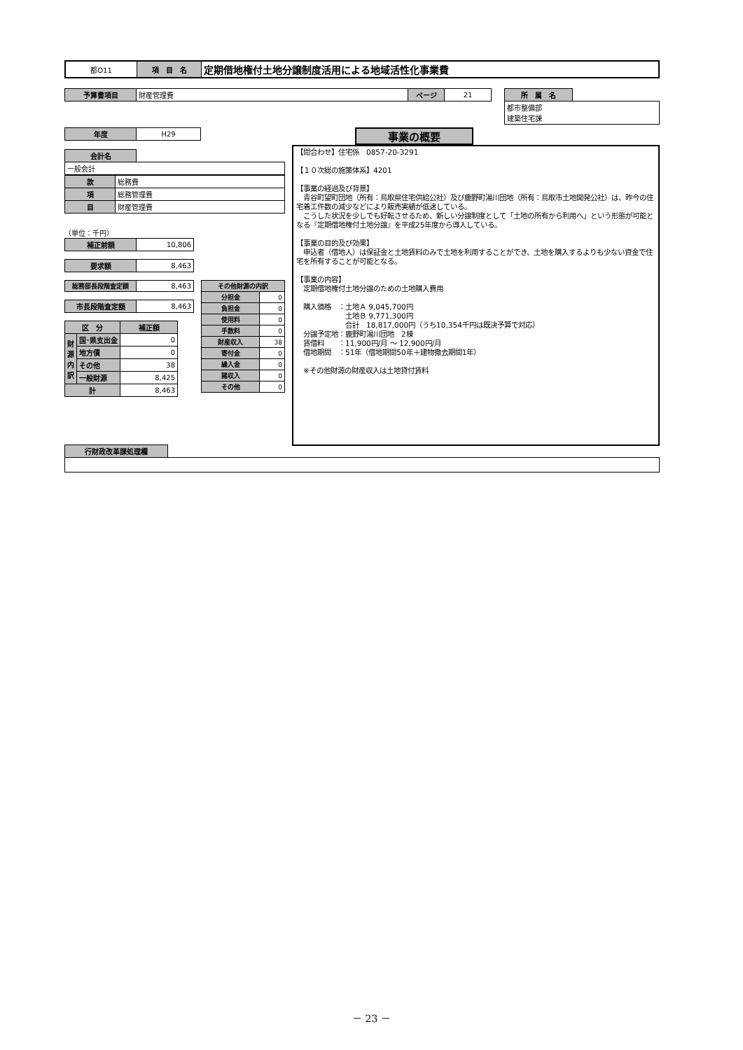| 都O11 | 項 目 名 | 定期借地権付土地分譲制度活用による地域活性化事業費 |
| 予算書項目 | 財産管理費 | ページ | 21 |
| 所 属 名 | |
| 都市整備部 建築住宅課 | |
| 年度 | H29 |
| 会計名 | |
| 一般会計 | |
| 款 | 総務費 |
| 項 | 総務管理費 |
| 目 | 財産管理費 |
（単位：千円）
| 補正前額 | 10,806 |
| 要求額 | 8,463 |
| 総務部長段階査定額 | 8,463 |
| 市長段階査定額 | 8,463 |
| 区 分 | | 補正額 |
| --- | --- | --- |
| 財 源 内 訳 | 国･県支出金 | 0 |
| | 地方債 | 0 |
| | その他 | 38 |
| | 一般財源 | 8,425 |
| 計 | | 8,463 |
| その他財源の内訳 | |
| --- | --- |
| 分担金 | 0 |
| 負担金 | 0 |
| 使用料 | 0 |
| 手数料 | 0 |
| 財産収入 | 38 |
| 寄付金 | 0 |
| 繰入金 | 0 |
| 諸収入 | 0 |
| その他 | 0 |
事業の概要
【問合わせ】住宅係　0857-20-3291 【１０次総の施策体系】4201 【事業の経過及び背景】 　青谷町望町団地（所有：鳥取県住宅供給公社）及び鹿野町湯川団地（所有：鳥取市土地開発公社）は、昨今の住宅着工件数の減少などにより販売実績が低迷している。 　こうした状況を少しでも好転させるため、新しい分譲制度として「土地の所有から利用へ」という形態が可能となる『定期借地権付土地分譲』を平成25年度から導入している。 【事業の目的及び効果】 　申込者（借地人）は保証金と土地賃料のみで土地を利用することができ、土地を購入するよりも少ない資金で住宅を所有することが可能となる。 【事業の内容】 　定期借地権付土地分譲のための土地購入費用 　購入価格　：土地Ａ 9,045,700円 　　　　　　　土地Ｂ 9,771,300円 　　　　　　　合計　18,817,000円（うち10,354千円は既決予算で対応） 　分譲予定地：鹿野町湯川団地　2棟 　賃借料　　：11,900円/月 ～ 12,900円/月 　借地期間　：51年（借地期間50年＋建物撤去期間1年） 　※その他財源の財産収入は土地貸付賃料
| 行財政改革課処理欄 | |
－ 23 －